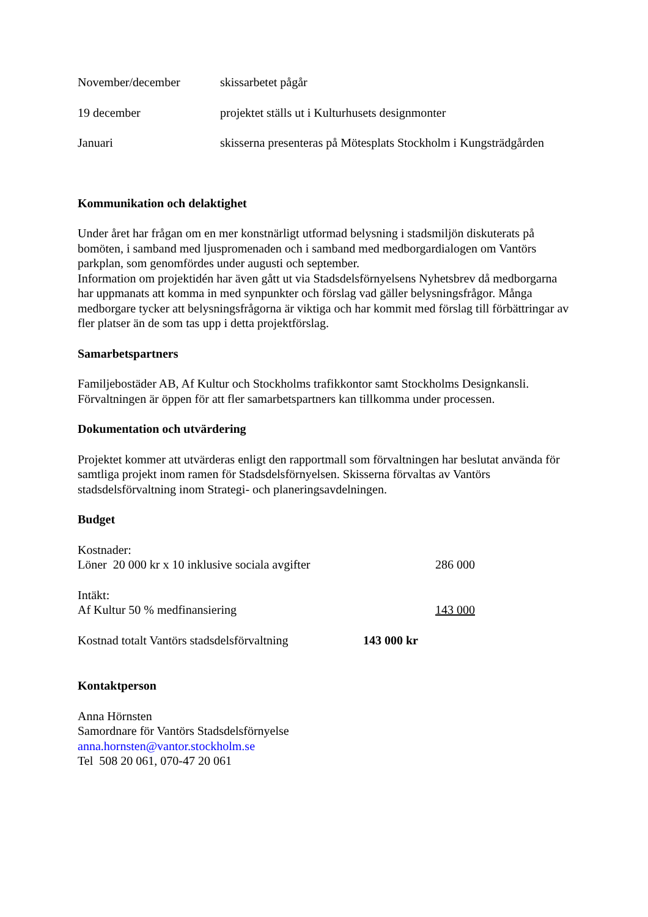November/december skissarbetet pågår
19 december projektet ställs ut i Kulturhusets designmonter
Januari skisserna presenteras på Mötesplats Stockholm i Kungsträdgården
Kommunikation och delaktighet
Under året har frågan om en mer konstnärligt utformad belysning i stadsmiljön diskuterats på bomöten, i samband med ljuspromenaden och i samband med medborgardialogen om Vantörs parkplan, som genomfördes under augusti och september.
Information om projektidén har även gått ut via Stadsdelsförnyelsens Nyhetsbrev då medborgarna har uppmanats att komma in med synpunkter och förslag vad gäller belysningsfrågor. Många medborgare tycker att belysningsfrågorna är viktiga och har kommit med förslag till förbättringar av fler platser än de som tas upp i detta projektförslag.
Samarbetspartners
Familjebostäder AB, Af Kultur och Stockholms trafikkontor samt Stockholms Designkansli. Förvaltningen är öppen för att fler samarbetspartners kan tillkomma under processen.
Dokumentation och utvärdering
Projektet kommer att utvärderas enligt den rapportmall som förvaltningen har beslutat använda för samtliga projekt inom ramen för Stadsdelsförnyelsen. Skisserna förvaltas av Vantörs stadsdelsförvaltning inom Strategi- och planeringsavdelningen.
Budget
Kostnader:
Löner 20 000 kr x 10 inklusive sociala avgifter 286 000
Intäkt:
Af Kultur 50 % medfinansiering 143 000
Kostnad totalt Vantörs stadsdelsförvaltning
143 000 kr
Kontaktperson
Anna Hörnsten
Samordnare för Vantörs Stadsdelsförnyelse
anna.hornsten@vantor.stockholm.se
Tel 508 20 061, 070-47 20 061